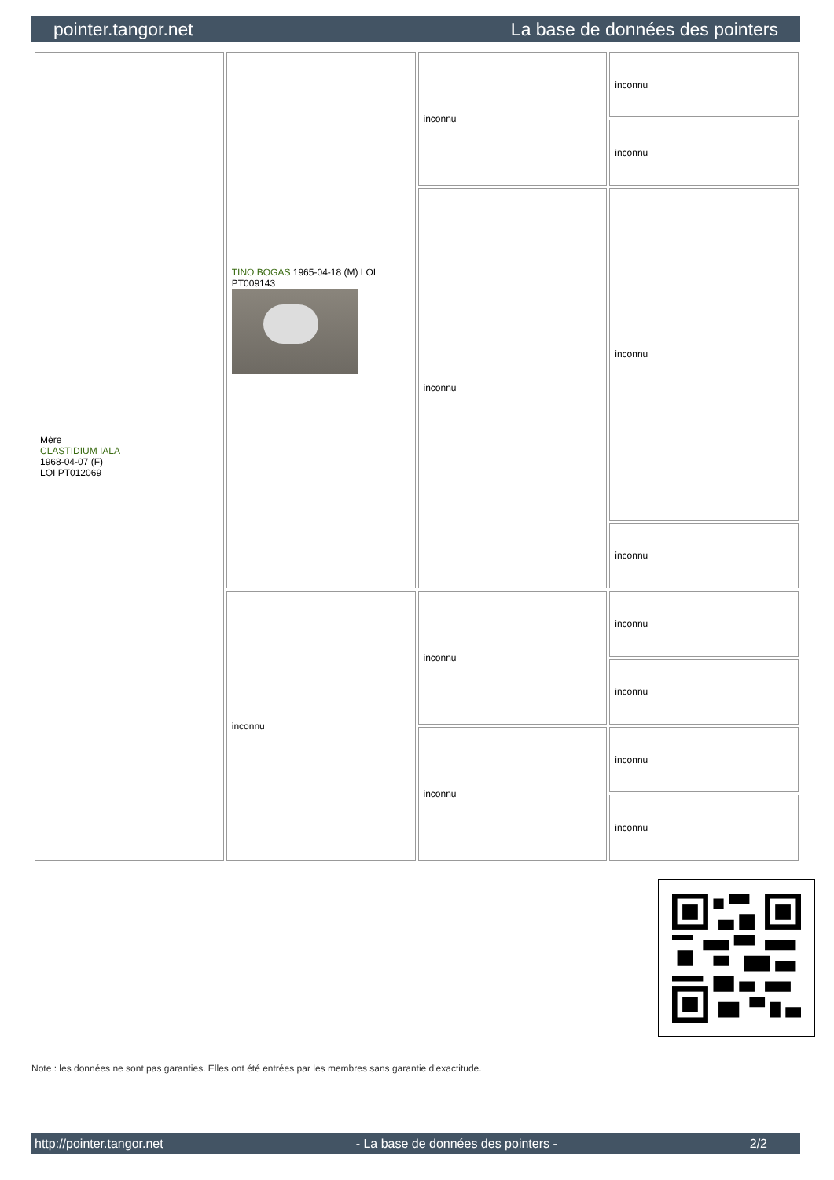pointer.tangor.net La base de données des pointers
| Mère CLASTIDIUM IALA 1968-04-07 (F) LOI PT012069 | TINO BOGAS 1965-04-18 (M) LOI PT009143 | inconnu | inconnu |
| | | | inconnu |
| | | inconnu | inconnu |
| | | | inconnu |
| | inconnu | inconnu | inconnu |
| | | | inconnu |
| | | inconnu | inconnu |
| | | | inconnu |
Note : les données ne sont pas garanties. Elles ont été entrées par les membres sans garantie d'exactitude.
http://pointer.tangor.net - La base de données des pointers - 2/2